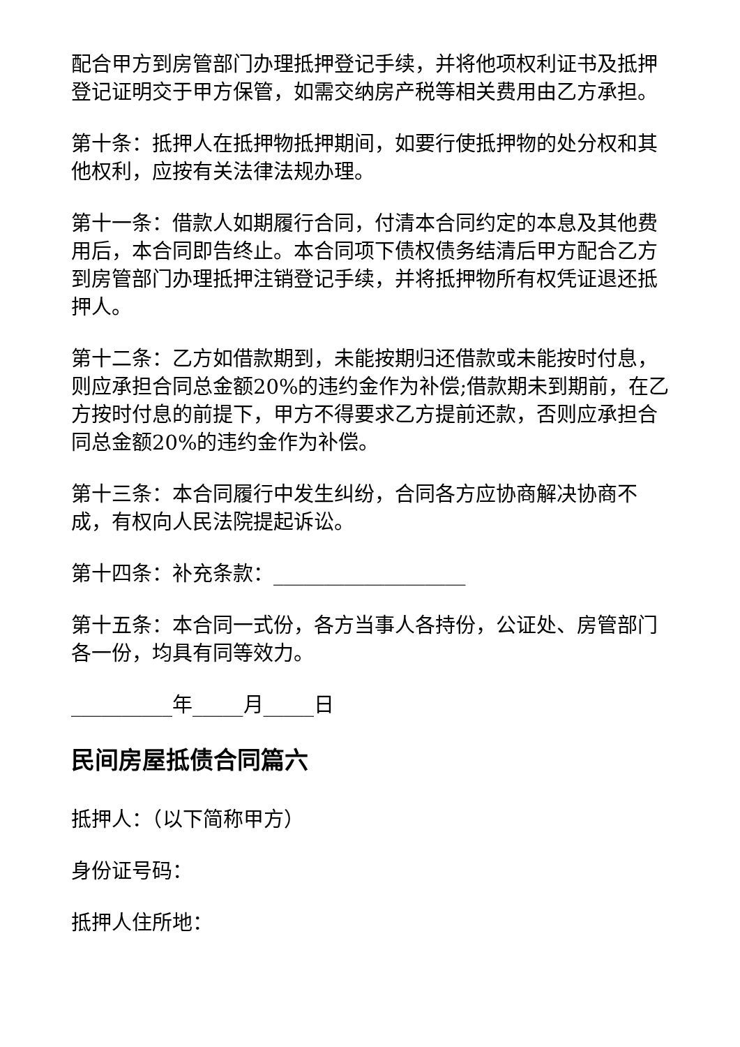配合甲方到房管部门办理抵押登记手续，并将他项权利证书及抵押登记证明交于甲方保管，如需交纳房产税等相关费用由乙方承担。
第十条：抵押人在抵押物抵押期间，如要行使抵押物的处分权和其他权利，应按有关法律法规办理。
第十一条：借款人如期履行合同，付清本合同约定的本息及其他费用后，本合同即告终止。本合同项下债权债务结清后甲方配合乙方到房管部门办理抵押注销登记手续，并将抵押物所有权凭证退还抵押人。
第十二条：乙方如借款期到，未能按期归还借款或未能按时付息，则应承担合同总金额20%的违约金作为补偿;借款期未到期前，在乙方按时付息的前提下，甲方不得要求乙方提前还款，否则应承担合同总金额20%的违约金作为补偿。
第十三条：本合同履行中发生纠纷，合同各方应协商解决协商不成，有权向人民法院提起诉讼。
第十四条：补充条款：___________________
第十五条：本合同一式份，各方当事人各持份，公证处、房管部门各一份，均具有同等效力。
__________年_____月_____日
民间房屋抵债合同篇六
抵押人：（以下简称甲方）
身份证号码：
抵押人住所地：